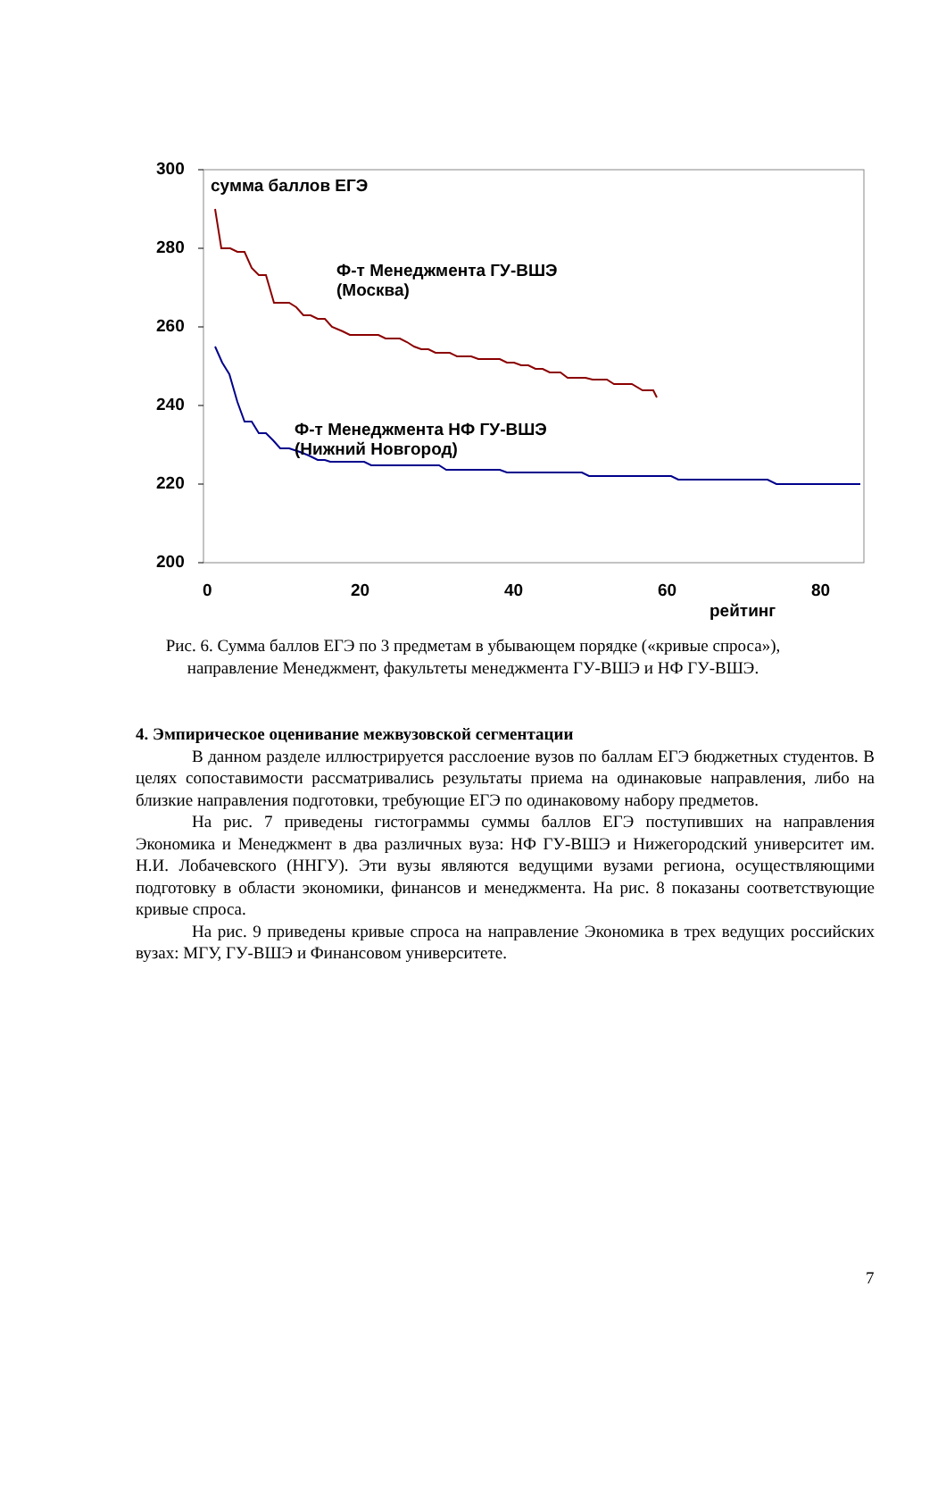300
сумма баллов ЕГЭ
280
Ф-т Менеджмента ГУ-ВШЭ
(Москва)
260
240
Ф-т Менеджмента НФ ГУ-ВШЭ
(Нижний Новгород)
220
200
0 20 40 60 80
рейтинг
Рис. 6. Сумма баллов ЕГЭ по 3 предметам в убывающем порядке («кривые спроса»),
направление Менеджмент, факультеты менеджмента ГУ-ВШЭ и НФ ГУ-ВШЭ.
4. Эмпирическое оценивание межвузовской сегментации
В данном разделе иллюстрируется расслоение вузов по баллам ЕГЭ бюджетных студентов. В целях сопоставимости рассматривались результаты приема на одинаковые направления, либо на близкие направления подготовки, требующие ЕГЭ по одинаковому набору предметов.
На рис. 7 приведены гистограммы суммы баллов ЕГЭ поступивших на направления Экономика и Менеджмент в два различных вуза: НФ ГУ-ВШЭ и Нижегородский университет им. Н.И. Лобачевского (ННГУ). Эти вузы являются ведущими вузами региона, осуществляющими подготовку в области экономики, финансов и менеджмента. На рис. 8 показаны соответствующие кривые спроса.
На рис. 9 приведены кривые спроса на направление Экономика в трех ведущих российских вузах: МГУ, ГУ-ВШЭ и Финансовом университете.
7